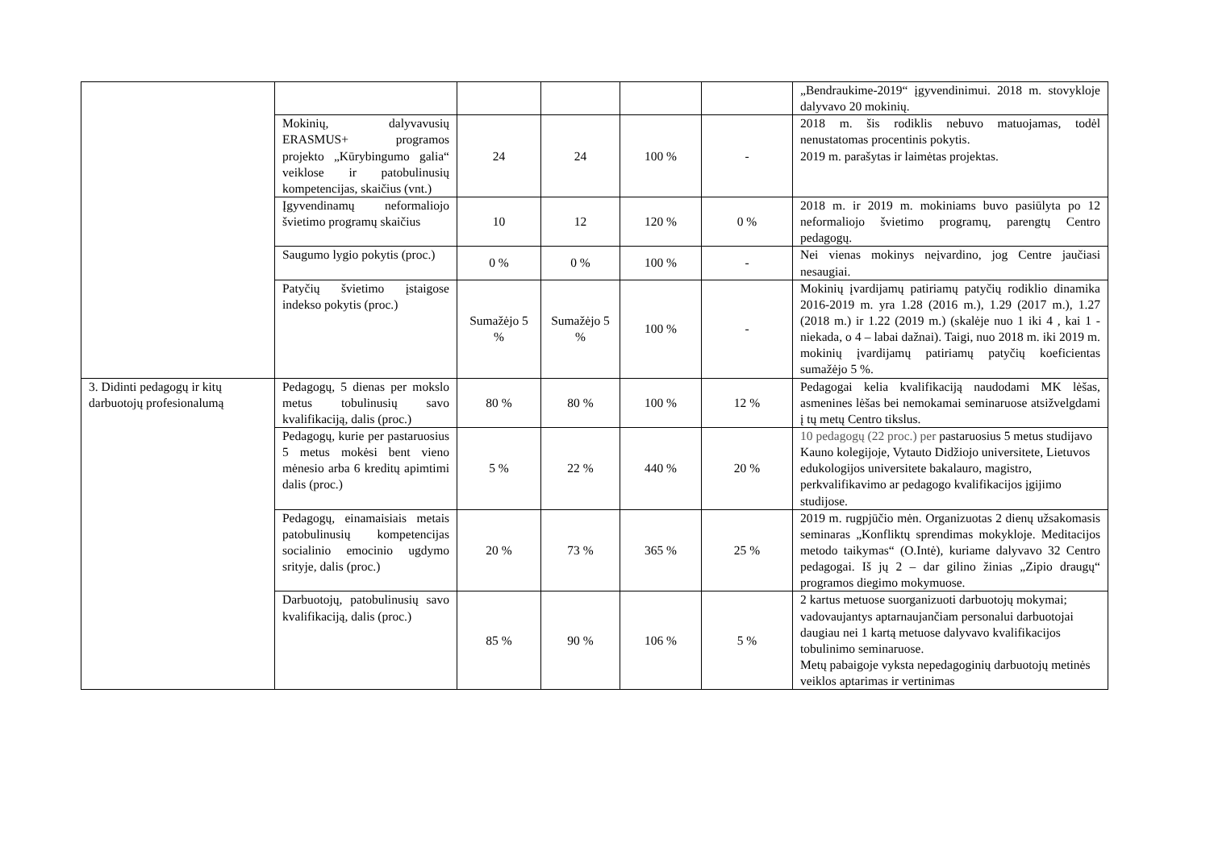| | | | | | | „Bendraukime-2019“ įgyvendinimui. 2018 m. stovykloje dalyvavo 20 mokinių. |
| | Mokinių, dalyvavusių ERASMUS+ programos projekto „Kūrybingumo galia“ veiklose ir patobulinusių kompetencijas, skaičius (vnt.) | 24 | 24 | 100 % | - | 2018 m. šis rodiklis nebuvo matuojamas, todėl nenustatomas procentinis pokytis. 2019 m. parašytas ir laimėtas projektas. |
| | Įgyvendinamų neformaliojo švietimo programų skaičius | 10 | 12 | 120 % | 0 % | 2018 m. ir 2019 m. mokiniams buvo pasiūlyta po 12 neformaliojo švietimo programų, parengtų Centro pedagogų. |
| | Saugumo lygio pokytis (proc.) | 0 % | 0 % | 100 % | - | Nei vienas mokinys neįvardino, jog Centre jaučiasi nesaugiai. |
| | Patyčių švietimo įstaigose indekso pokytis (proc.) | Sumažėjo 5 % | Sumažėjo 5 % | 100 % | - | Mokinių įvardijamų patiriamų patyčių rodiklio dinamika 2016-2019 m. yra 1.28 (2016 m.), 1.29 (2017 m.), 1.27 (2018 m.) ir 1.22 (2019 m.) (skalėje nuo 1 iki 4 , kai 1 - niekada, o 4 – labai dažnai). Taigi, nuo 2018 m. iki 2019 m. mokinių įvardijamų patiriamų patyčių koeficientas sumažėjo 5 %. |
| 3. Didinti pedagogų ir kitų darbuotojų profesionalumą | Pedagogų, 5 dienas per mokslo metus tobulinusių savo kvalifikaciją, dalis (proc.) | 80 % | 80 % | 100 % | 12 % | Pedagogai kelia kvalifikaciją naudodami MK lėšas, asmenines lėšas bei nemokamai seminaruose atsižvelgdami į tų metų Centro tikslus. |
| | Pedagogų, kurie per pastaruosius 5 metus mokėsi bent vieno mėnesio arba 6 kreditų apimtimi dalis (proc.) | 5 % | 22 % | 440 % | 20 % | 10 pedagogų (22 proc.) per pastaruosius 5 metus studijavo Kauno kolegijoje, Vytauto Didžiojo universitete, Lietuvos edukologijos universitete bakalauro, magistro, perkvalifikavimo ar pedagogo kvalifikacijos įgijimo studijose. |
| | Pedagogų, einamaisiais metais patobulinusių kompetencijas socialinio emocinio ugdymo srityje, dalis (proc.) | 20 % | 73 % | 365 % | 25 % | 2019 m. rugpjūčio mėn. Organizuotas 2 dienų užsakomasis seminaras „Konfliktų sprendimas mokykloje. Meditacijos metodo taikymas“ (O.Intė), kuriame dalyvavo 32 Centro pedagogai. Iš jų 2 – dar gilino žinias „Zipio draugų“ programos diegimo mokymuose. |
| | Darbuotojų, patobulinusių savo kvalifikaciją, dalis (proc.) | 85 % | 90 % | 106 % | 5 % | 2 kartus metuose suorganizuoti darbuotojų mokymai; vadovaujantys aptarnaujančiam personalui darbuotojai daugiau nei 1 kartą metuose dalyvavo kvalifikacijos tobulinimo seminaruose. Metų pabaigoje vyksta nepedagoginių darbuotojų metinės veiklos aptarimas ir vertinimas |